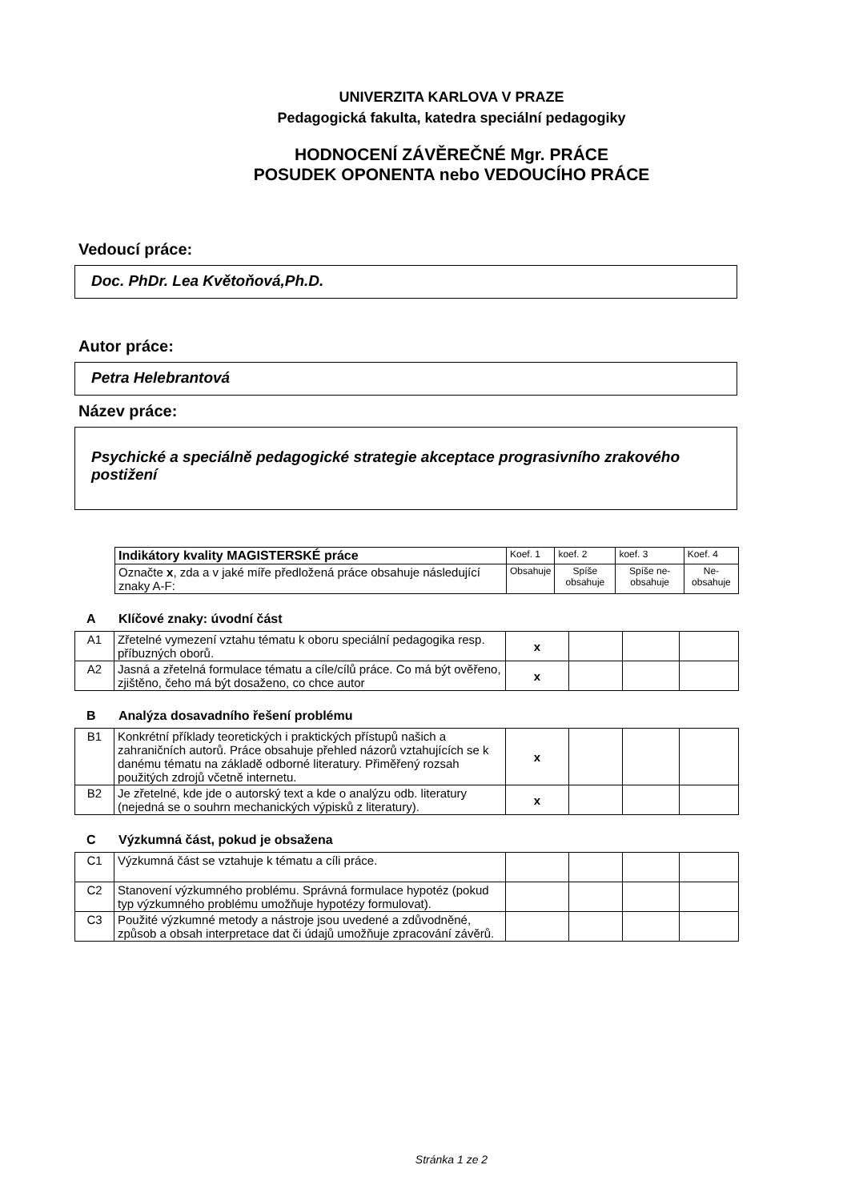UNIVERZITA KARLOVA V PRAZE
Pedagogická fakulta, katedra speciální pedagogiky
HODNOCENÍ ZÁVĚREČNÉ Mgr. PRÁCE
POSUDEK OPONENTA nebo VEDOUCÍHO PRÁCE
Vedoucí práce:
Doc. PhDr. Lea Květoňová,Ph.D.
Autor práce:
Petra Helebrantová
Název práce:
Psychické a speciálně pedagogické strategie akceptace prograsivního zrakového postižení
| Indikátory kvality MAGISTERSKÉ práce | Koef. 1 | koef. 2 | koef. 3 | Koef. 4 |
| Označte x , zda a v jaké míře předložená práce obsahuje následující znaky A-F: | Obsahuje | Spíše obsahuje | Spíše ne-obsahuje | Ne-obsahuje |
A Klíčové znaky: úvodní část
| A1 | Zřetelné vymezení vztahu tématu k oboru speciální pedagogika resp. příbuzných oborů. | x | | | |
| A2 | Jasná a zřetelná formulace tématu a cíle/cílů práce. Co má být ověřeno, zjištěno, čeho má být dosaženo, co chce autor | x | | | |
B Analýza dosavadního řešení problému
| B1 | Konkrétní příklady teoretických i praktických přístupů našich a zahraničních autorů. Práce obsahuje přehled názorů vztahujících se k danému tématu na základě odborné literatury. Přiměřený rozsah použitých zdrojů včetně internetu. | x | | | |
| B2 | Je zřetelné, kde jde o autorský text a kde o analýzu odb. literatury (nejedná se o souhrn mechanických výpisků z literatury). | x | | | |
C Výzkumná část, pokud je obsažena
| C1 | Výzkumná část se vztahuje k tématu a cíli práce. | | | | |
| C2 | Stanovení výzkumného problému. Správná formulace hypotéz (pokud typ výzkumného problému umožňuje hypotézy formulovat). | | | | |
| C3 | Použité výzkumné metody a nástroje jsou uvedené a zdůvodněné, způsob a obsah interpretace dat či údajů umožňuje zpracování závěrů. | | | | |
Stránka 1 ze 2